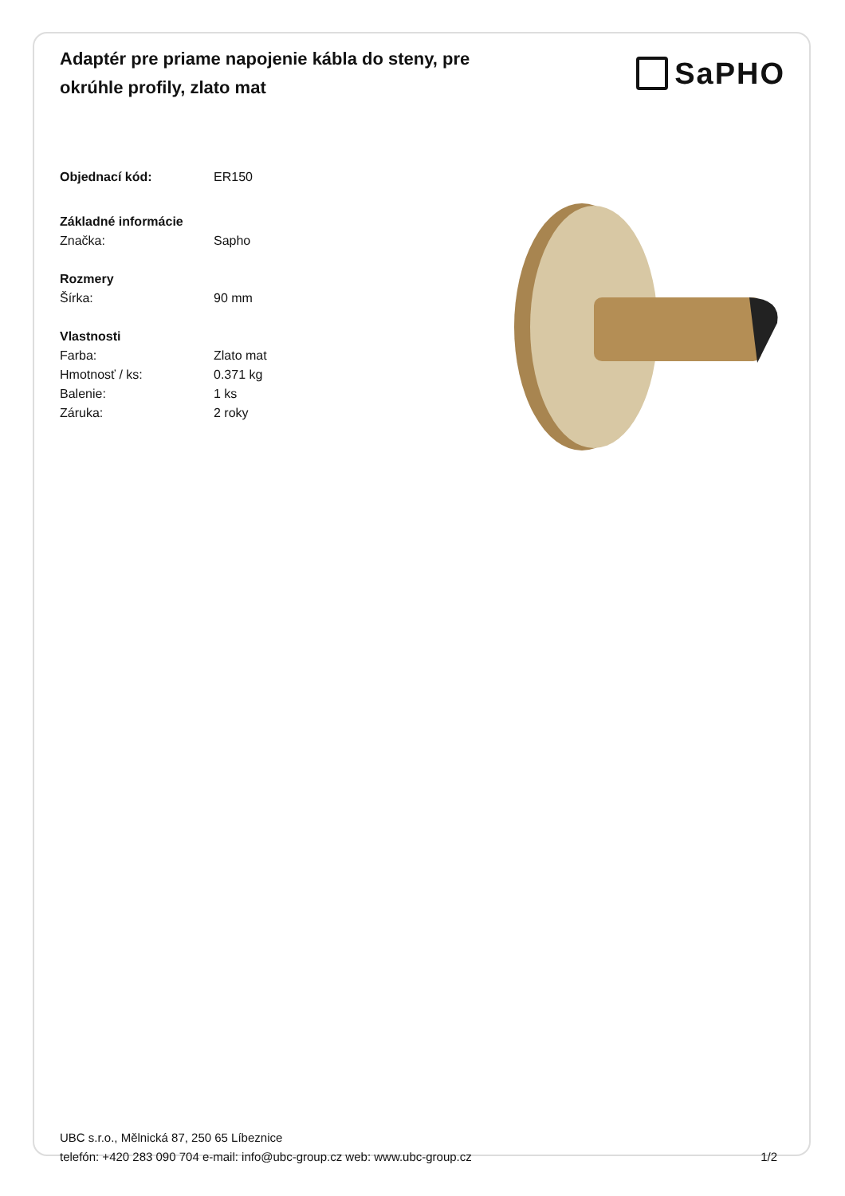Adaptér pre priame napojenie kábla do steny, pre okrúhle profily, zlato mat
SaPHO
Objednací kód: ER150
Základné informácie
Značka: Sapho
Rozmery
Šírka: 90 mm
Vlastnosti
Farba: Zlato mat
Hmotnosť / ks: 0.371 kg
Balenie: 1 ks
Záruka: 2 roky
UBC s.r.o., Mělnická 87, 250 65 Líbeznice
telefón: +420 283 090 704 e-mail: info@ubc-group.cz web: www.ubc-group.cz 1/2